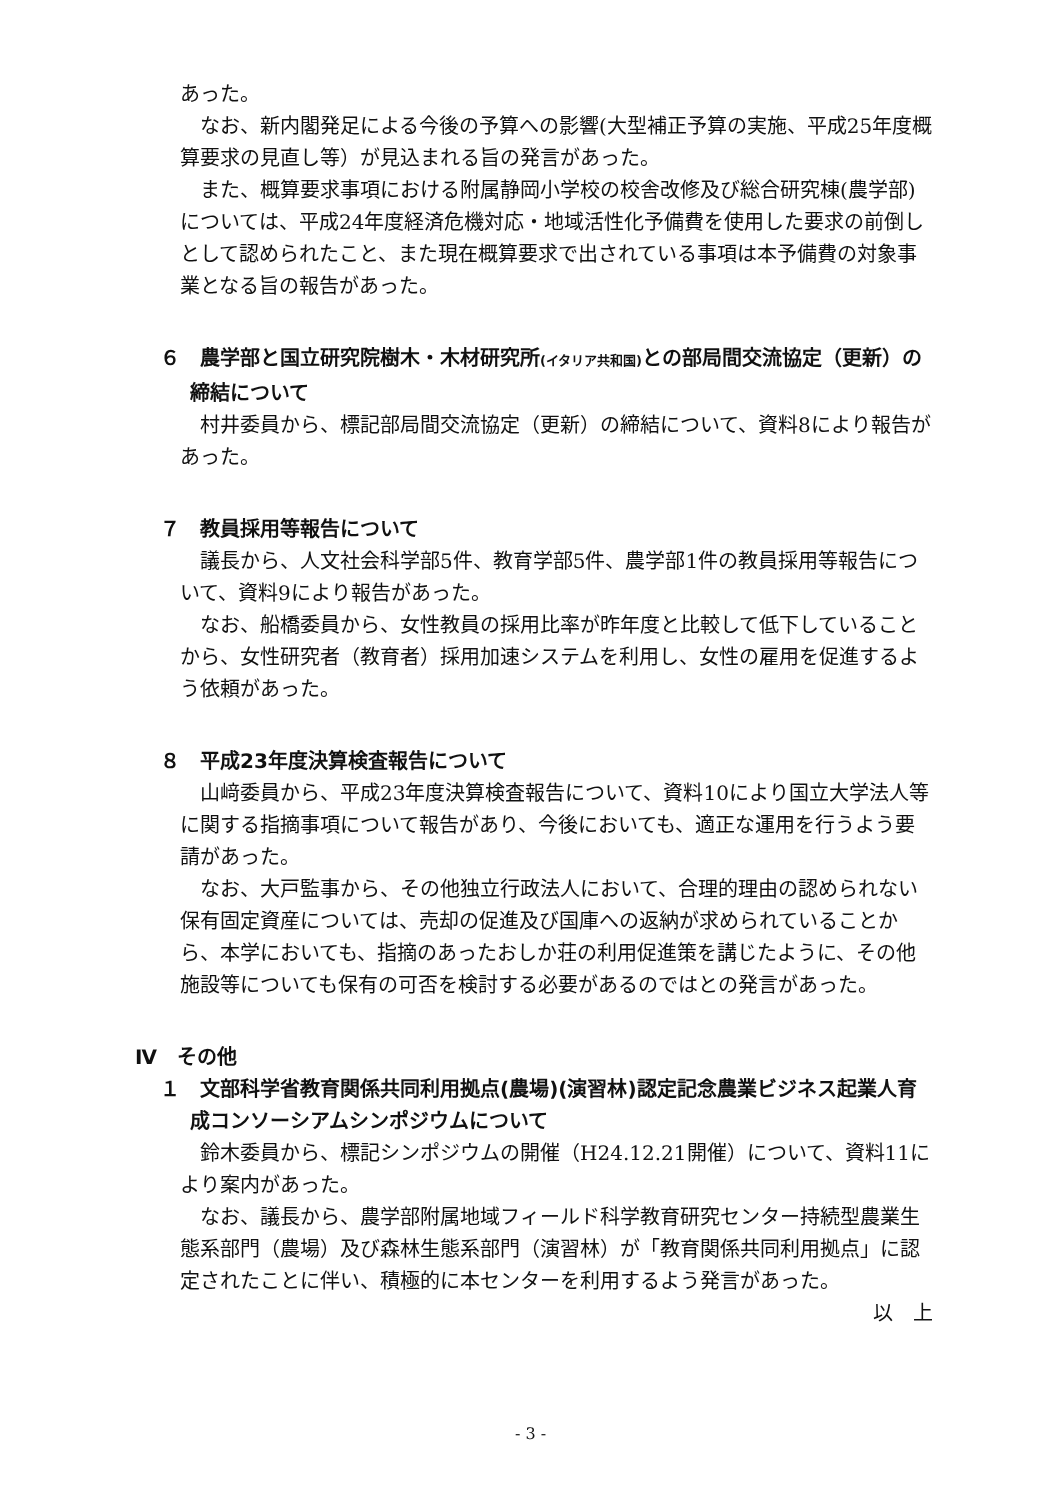あった。
なお、新内閣発足による今後の予算への影響(大型補正予算の実施、平成25年度概算要求の見直し等）が見込まれる旨の発言があった。
また、概算要求事項における附属静岡小学校の校舎改修及び総合研究棟(農学部)については、平成24年度経済危機対応・地域活性化予備費を使用した要求の前倒しとして認められたこと、また現在概算要求で出されている事項は本予備費の対象事業となる旨の報告があった。
６　農学部と国立研究院樹木・木材研究所(イタリア共和国) との部局間交流協定（更新）の締結について
村井委員から、標記部局間交流協定（更新）の締結について、資料8により報告があった。
７　教員採用等報告について
議長から、人文社会科学部5件、教育学部5件、農学部1件の教員採用等報告について、資料9により報告があった。
なお、船橋委員から、女性教員の採用比率が昨年度と比較して低下していることから、女性研究者（教育者）採用加速システムを利用し、女性の雇用を促進するよう依頼があった。
８　平成23年度決算検査報告について
山﨑委員から、平成23年度決算検査報告について、資料10により国立大学法人等に関する指摘事項について報告があり、今後においても、適正な運用を行うよう要請があった。
なお、大戸監事から、その他独立行政法人において、合理的理由の認められない保有固定資産については、売却の促進及び国庫への返納が求められていることから、本学においても、指摘のあったおしか荘の利用促進策を講じたように、その他施設等についても保有の可否を検討する必要があるのではとの発言があった。
Ⅳ　その他
１　文部科学省教育関係共同利用拠点(農場)(演習林)認定記念農業ビジネス起業人育成コンソーシアムシンポジウムについて
鈴木委員から、標記シンポジウムの開催（H24.12.21開催）について、資料11により案内があった。
なお、議長から、農学部附属地域フィールド科学教育研究センター持続型農業生態系部門（農場）及び森林生態系部門（演習林）が「教育関係共同利用拠点」に認定されたことに伴い、積極的に本センターを利用するよう発言があった。
以　上
- 3 -